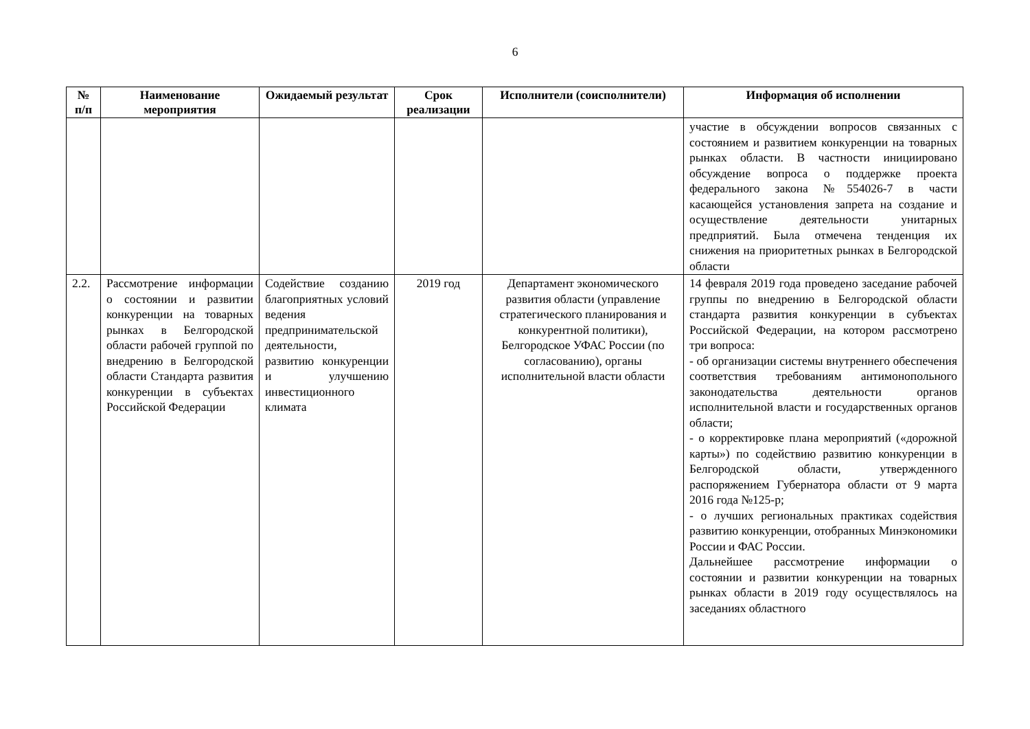6
| № п/п | Наименование мероприятия | Ожидаемый результат | Срок реализации | Исполнители (соисполнители) | Информация об исполнении |
| --- | --- | --- | --- | --- | --- |
| | | | | | участие в обсуждении вопросов связанных с состоянием и развитием конкуренции на товарных рынках области. В частности инициировано обсуждение вопроса о поддержке проекта федерального закона №554026-7 в части касающейся установления запрета на создание и осуществление деятельности унитарных предприятий. Была отмечена тенденция их снижения на приоритетных рынках в Белгородской области |
| 2.2. | Рассмотрение информации о состоянии и развитии конкуренции на товарных рынках в Белгородской области рабочей группой по внедрению в Белгородской области Стандарта развития конкуренции в субъектах Российской Федерации | Содействие созданию благоприятных условий ведения предпринимательской деятельности, развитию конкуренции и улучшению инвестиционного климата | 2019 год | Департамент экономического развития области (управление стратегического планирования и конкурентной политики), Белгородское УФАС России (по согласованию), органы исполнительной власти области | 14 февраля 2019 года проведено заседание рабочей группы по внедрению в Белгородской области стандарта развития конкуренции в субъектах Российской Федерации, на котором рассмотрено три вопроса: - об организации системы внутреннего обеспечения соответствия требованиям антимонопольного законодательства деятельности органов исполнительной власти и государственных органов области; - о корректировке плана мероприятий («дорожной карты») по содействию развитию конкуренции в Белгородской области, утвержденного распоряжением Губернатора области от 9 марта 2016 года №125-р; - о лучших региональных практиках содействия развитию конкуренции, отобранных Минэкономики России и ФАС России. Дальнейшее рассмотрение информации о состоянии и развитии конкуренции на товарных рынках области в 2019 году осуществлялось на заседаниях областного |